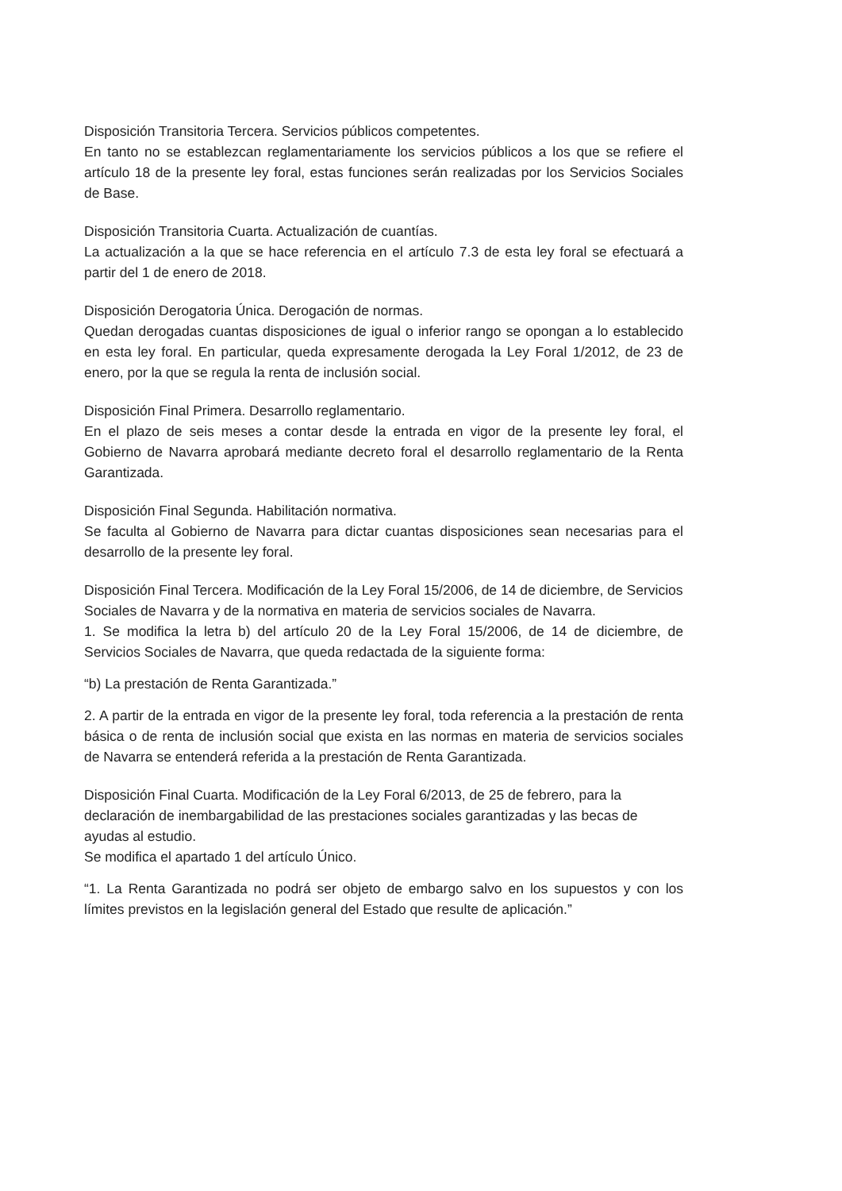Disposición Transitoria Tercera. Servicios públicos competentes.
En tanto no se establezcan reglamentariamente los servicios públicos a los que se refiere el artículo 18 de la presente ley foral, estas funciones serán realizadas por los Servicios Sociales de Base.
Disposición Transitoria Cuarta. Actualización de cuantías.
La actualización a la que se hace referencia en el artículo 7.3 de esta ley foral se efectuará a partir del 1 de enero de 2018.
Disposición Derogatoria Única. Derogación de normas.
Quedan derogadas cuantas disposiciones de igual o inferior rango se opongan a lo establecido en esta ley foral. En particular, queda expresamente derogada la Ley Foral 1/2012, de 23 de enero, por la que se regula la renta de inclusión social.
Disposición Final Primera. Desarrollo reglamentario.
En el plazo de seis meses a contar desde la entrada en vigor de la presente ley foral, el Gobierno de Navarra aprobará mediante decreto foral el desarrollo reglamentario de la Renta Garantizada.
Disposición Final Segunda. Habilitación normativa.
Se faculta al Gobierno de Navarra para dictar cuantas disposiciones sean necesarias para el desarrollo de la presente ley foral.
Disposición Final Tercera. Modificación de la Ley Foral 15/2006, de 14 de diciembre, de Servicios Sociales de Navarra y de la normativa en materia de servicios sociales de Navarra.
1. Se modifica la letra b) del artículo 20 de la Ley Foral 15/2006, de 14 de diciembre, de Servicios Sociales de Navarra, que queda redactada de la siguiente forma:
“b) La prestación de Renta Garantizada.”
2. A partir de la entrada en vigor de la presente ley foral, toda referencia a la prestación de renta básica o de renta de inclusión social que exista en las normas en materia de servicios sociales de Navarra se entenderá referida a la prestación de Renta Garantizada.
Disposición Final Cuarta. Modificación de la Ley Foral 6/2013, de 25 de febrero, para la declaración de inembargabilidad de las prestaciones sociales garantizadas y las becas de ayudas al estudio.
Se modifica el apartado 1 del artículo Único.
“1. La Renta Garantizada no podrá ser objeto de embargo salvo en los supuestos y con los límites previstos en la legislación general del Estado que resulte de aplicación.”